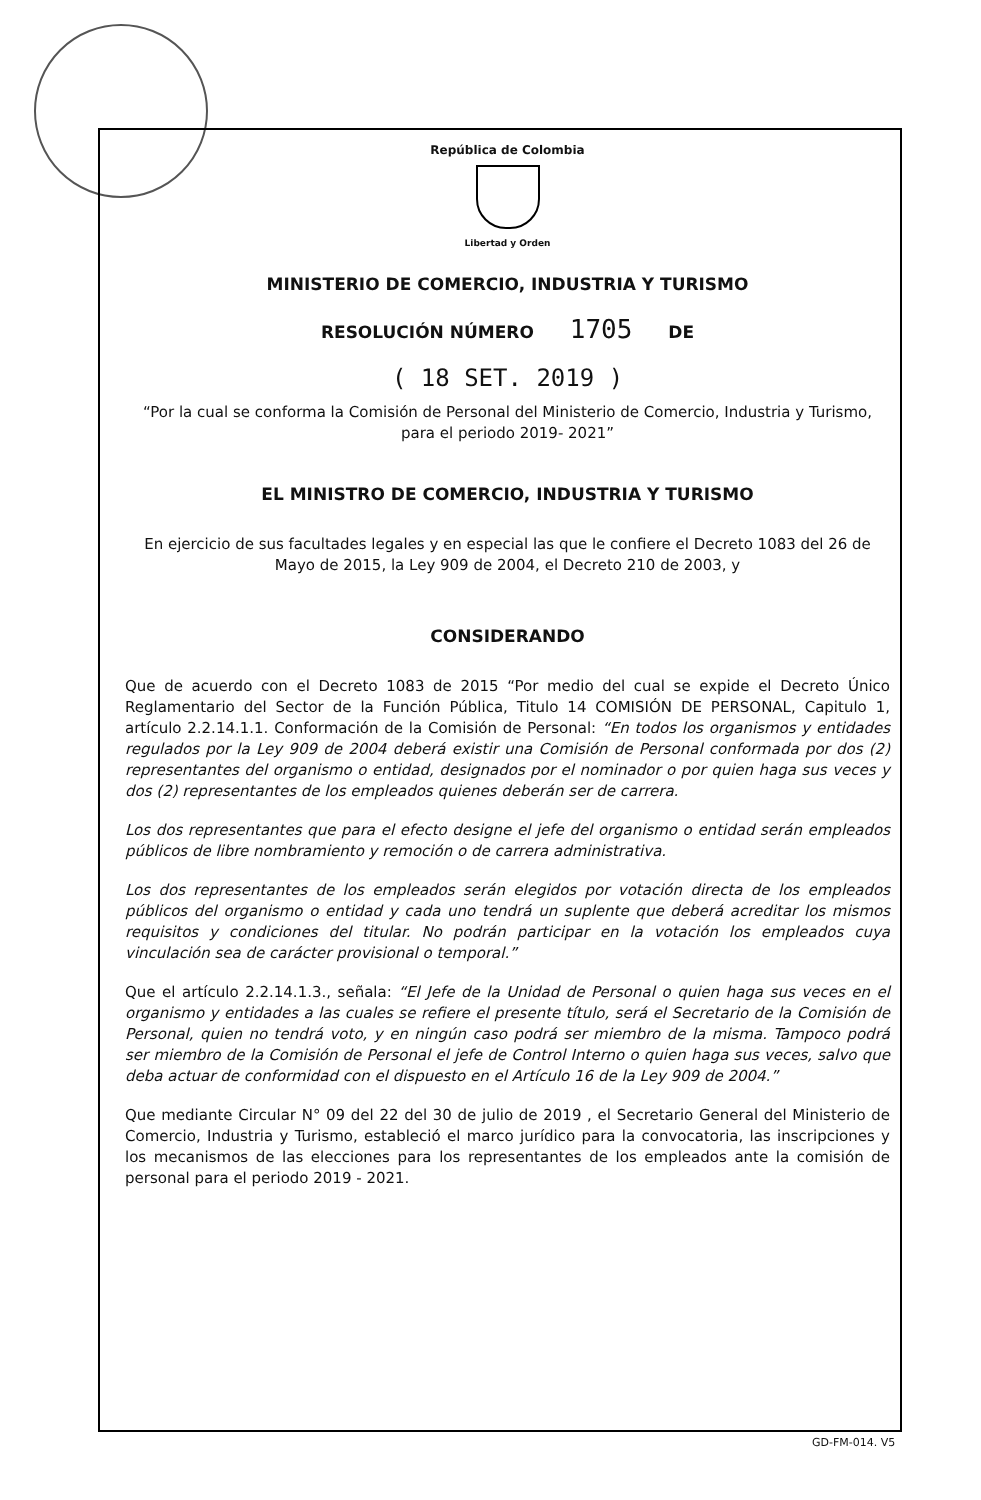República de Colombia
Libertad y Orden
MINISTERIO DE COMERCIO, INDUSTRIA Y TURISMO
RESOLUCIÓN NÚMERO 1705 DE
( 18 SET. 2019 )
“Por la cual se conforma la Comisión de Personal del Ministerio de Comercio, Industria y Turismo, para el periodo 2019- 2021”
EL MINISTRO DE COMERCIO, INDUSTRIA Y TURISMO
En ejercicio de sus facultades legales y en especial las que le confiere el Decreto 1083 del 26 de Mayo de 2015, la Ley 909 de 2004, el Decreto 210 de 2003, y
CONSIDERANDO
Que de acuerdo con el Decreto 1083 de 2015 “Por medio del cual se expide el Decreto Único Reglamentario del Sector de la Función Pública, Titulo 14 COMISIÓN DE PERSONAL, Capitulo 1, artículo 2.2.14.1.1. Conformación de la Comisión de Personal: “En todos los organismos y entidades regulados por la Ley 909 de 2004 deberá existir una Comisión de Personal conformada por dos (2) representantes del organismo o entidad, designados por el nominador o por quien haga sus veces y dos (2) representantes de los empleados quienes deberán ser de carrera.
Los dos representantes que para el efecto designe el jefe del organismo o entidad serán empleados públicos de libre nombramiento y remoción o de carrera administrativa.
Los dos representantes de los empleados serán elegidos por votación directa de los empleados públicos del organismo o entidad y cada uno tendrá un suplente que deberá acreditar los mismos requisitos y condiciones del titular. No podrán participar en la votación los empleados cuya vinculación sea de carácter provisional o temporal.”
Que el artículo 2.2.14.1.3., señala: “El Jefe de la Unidad de Personal o quien haga sus veces en el organismo y entidades a las cuales se refiere el presente título, será el Secretario de la Comisión de Personal, quien no tendrá voto, y en ningún caso podrá ser miembro de la misma. Tampoco podrá ser miembro de la Comisión de Personal el jefe de Control Interno o quien haga sus veces, salvo que deba actuar de conformidad con el dispuesto en el Artículo 16 de la Ley 909 de 2004.”
Que mediante Circular N° 09 del 22 del 30 de julio de 2019 , el Secretario General del Ministerio de Comercio, Industria y Turismo, estableció el marco jurídico para la convocatoria, las inscripciones y los mecanismos de las elecciones para los representantes de los empleados ante la comisión de personal para el periodo 2019 - 2021.
GD-FM-014. V5